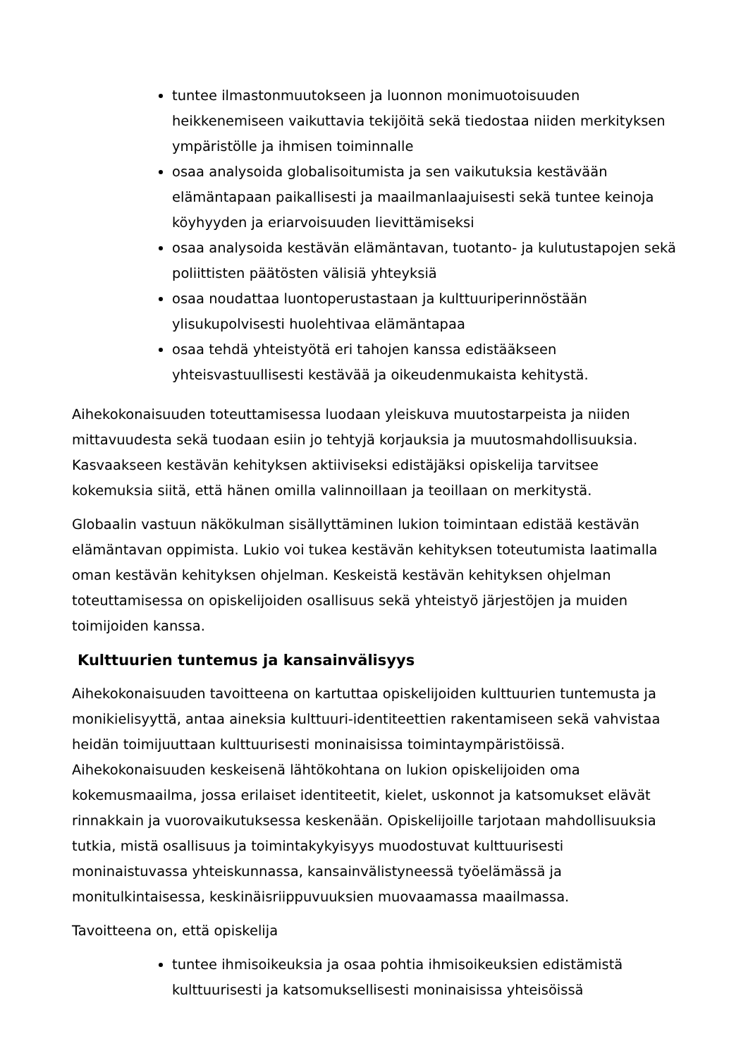tuntee ilmastonmuutokseen ja luonnon monimuotoisuuden heikkenemiseen vaikuttavia tekijöitä sekä tiedostaa niiden merkityksen ympäristölle ja ihmisen toiminnalle
osaa analysoida globalisoitumista ja sen vaikutuksia kestävään elämäntapaan paikallisesti ja maailmanlaajuisesti sekä tuntee keinoja köyhyyden ja eriarvoisuuden lievittämiseksi
osaa analysoida kestävän elämäntavan, tuotanto- ja kulutustapojen sekä poliittisten päätösten välisiä yhteyksiä
osaa noudattaa luontoperustastaan ja kulttuuriperinnöstään ylisukupolvisesti huolehtivaa elämäntapaa
osaa tehdä yhteistyötä eri tahojen kanssa edistääkseen yhteisvastuullisesti kestävää ja oikeudenmukaista kehitystä.
Aihekokonaisuuden toteuttamisessa luodaan yleiskuva muutostarpeista ja niiden mittavuudesta sekä tuodaan esiin jo tehtyjä korjauksia ja muutosmahdollisuuksia. Kasvaakseen kestävän kehityksen aktiiviseksi edistäjäksi opiskelija tarvitsee kokemuksia siitä, että hänen omilla valinnoillaan ja teoillaan on merkitystä.
Globaalin vastuun näkökulman sisällyttäminen lukion toimintaan edistää kestävän elämäntavan oppimista. Lukio voi tukea kestävän kehityksen toteutumista laatimalla oman kestävän kehityksen ohjelman. Keskeistä kestävän kehityksen ohjelman toteuttamisessa on opiskelijoiden osallisuus sekä yhteistyö järjestöjen ja muiden toimijoiden kanssa.
Kulttuurien tuntemus ja kansainvälisyys
Aihekokonaisuuden tavoitteena on kartuttaa opiskelijoiden kulttuurien tuntemusta ja monikielisyyttä, antaa aineksia kulttuuri-identiteettien rakentamiseen sekä vahvistaa heidän toimijuuttaan kulttuurisesti moninaisissa toimintaympäristöissä. Aihekokonaisuuden keskeisenä lähtökohtana on lukion opiskelijoiden oma kokemusmaailma, jossa erilaiset identiteetit, kielet, uskonnot ja katsomukset elävät rinnakkain ja vuorovaikutuksessa keskenään. Opiskelijoille tarjotaan mahdollisuuksia tutkia, mistä osallisuus ja toimintakykyisyys muodostuvat kulttuurisesti moninaistuvassa yhteiskunnassa, kansainvälistyneessä työelämässä ja monitulkintaisessa, keskinäisriippuvuuksien muovaamassa maailmassa.
Tavoitteena on, että opiskelija
tuntee ihmisoikeuksia ja osaa pohtia ihmisoikeuksien edistämistä kulttuurisesti ja katsomuksellisesti moninaisissa yhteisöissä